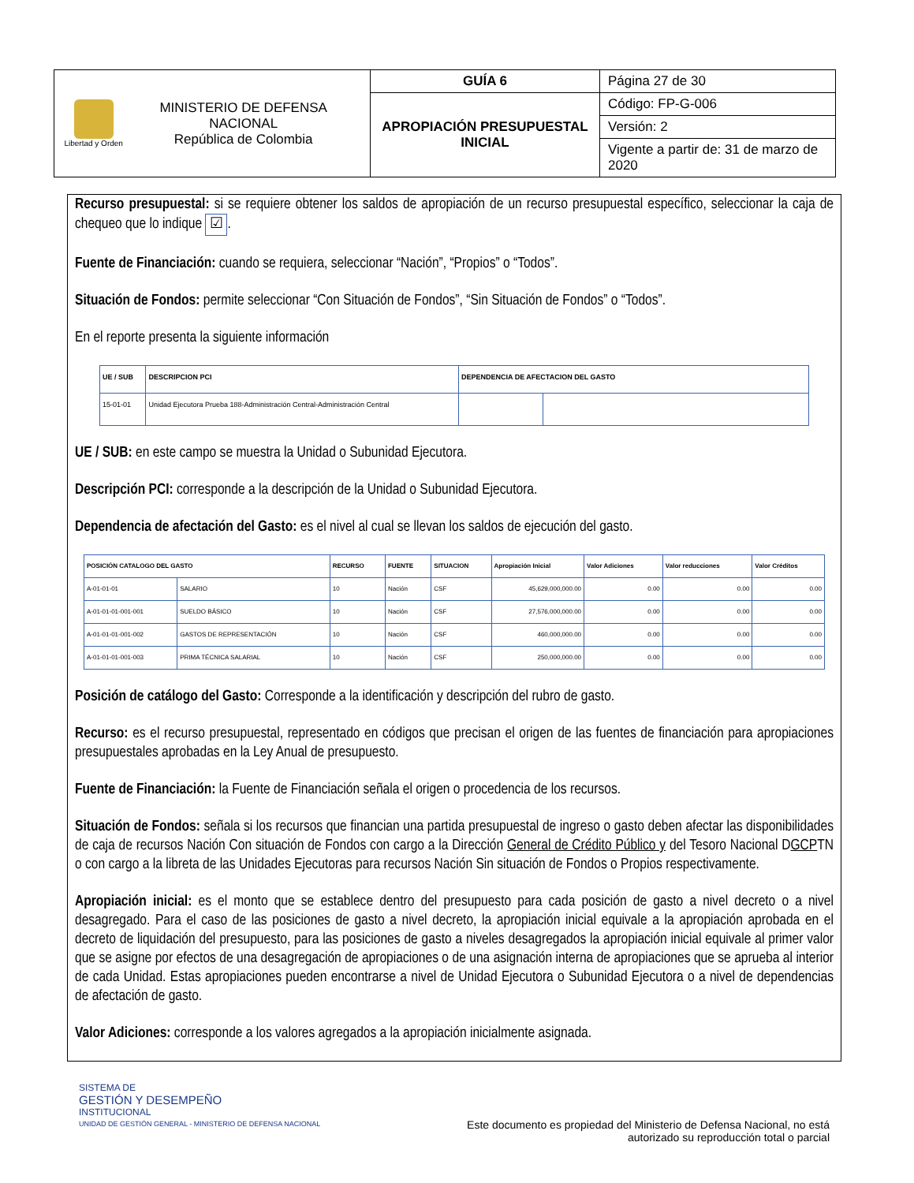| Libertad y Orden MINISTERIO DE DEFENSA NACIONAL República de Colombia | GUÍA 6 | Página 27 de 30 |
| | APROPIACIÓN PRESUPUESTAL INICIAL | Código: FP-G-006 |
| | | Versión: 2 |
| | | Vigente a partir de: 31 de marzo de 2020 |
Recurso presupuestal: si se requiere obtener los saldos de apropiación de un recurso presupuestal específico, seleccionar la caja de chequeo que lo indique ☑.
Fuente de Financiación: cuando se requiera, seleccionar “Nación”, “Propios” o “Todos”.
Situación de Fondos: permite seleccionar “Con Situación de Fondos”, “Sin Situación de Fondos” o “Todos”.
En el reporte presenta la siguiente información
| UE / SUB | DESCRIPCION PCI | DEPENDENCIA DE AFECTACION DEL GASTO | |
| --- | --- | --- | --- |
| 15-01-01 | Unidad Ejecutora Prueba 188-Administración Central-Administración Central | | |
UE / SUB: en este campo se muestra la Unidad o Subunidad Ejecutora.
Descripción PCI: corresponde a la descripción de la Unidad o Subunidad Ejecutora.
Dependencia de afectación del Gasto: es el nivel al cual se llevan los saldos de ejecución del gasto.
| POSICIÓN CATALOGO DEL GASTO | | RECURSO | FUENTE | SITUACION | Apropiación Inicial | Valor Adiciones | Valor reducciones | Valor Créditos |
| --- | --- | --- | --- | --- | --- | --- | --- | --- |
| A-01-01-01 | SALARIO | 10 | Nación | CSF | 45,629,000,000.00 | 0.00 | 0.00 | 0.00 |
| A-01-01-01-001-001 | SUELDO BÁSICO | 10 | Nación | CSF | 27,576,000,000.00 | 0.00 | 0.00 | 0.00 |
| A-01-01-01-001-002 | GASTOS DE REPRESENTACIÓN | 10 | Nación | CSF | 460,000,000.00 | 0.00 | 0.00 | 0.00 |
| A-01-01-01-001-003 | PRIMA TÉCNICA SALARIAL | 10 | Nación | CSF | 250,000,000.00 | 0.00 | 0.00 | 0.00 |
Posición de catálogo del Gasto: Corresponde a la identificación y descripción del rubro de gasto.
Recurso: es el recurso presupuestal, representado en códigos que precisan el origen de las fuentes de financiación para apropiaciones presupuestales aprobadas en la Ley Anual de presupuesto.
Fuente de Financiación: la Fuente de Financiación señala el origen o procedencia de los recursos.
Situación de Fondos: señala si los recursos que financian una partida presupuestal de ingreso o gasto deben afectar las disponibilidades de caja de recursos Nación Con situación de Fondos con cargo a la Dirección General de Crédito Público y del Tesoro Nacional DGCPTN o con cargo a la libreta de las Unidades Ejecutoras para recursos Nación Sin situación de Fondos o Propios respectivamente.
Apropiación inicial: es el monto que se establece dentro del presupuesto para cada posición de gasto a nivel decreto o a nivel desagregado. Para el caso de las posiciones de gasto a nivel decreto, la apropiación inicial equivale a la apropiación aprobada en el decreto de liquidación del presupuesto, para las posiciones de gasto a niveles desagregados la apropiación inicial equivale al primer valor que se asigne por efectos de una desagregación de apropiaciones o de una asignación interna de apropiaciones que se aprueba al interior de cada Unidad. Estas apropiaciones pueden encontrarse a nivel de Unidad Ejecutora o Subunidad Ejecutora o a nivel de dependencias de afectación de gasto.
Valor Adiciones: corresponde a los valores agregados a la apropiación inicialmente asignada.
SISTEMA DE
GESTIÓN Y DESEMPEÑO
INSTITUCIONAL
UNIDAD DE GESTIÓN GENERAL - MINISTERIO DE DEFENSA NACIONAL
Este documento es propiedad del Ministerio de Defensa Nacional, no está autorizado su reproducción total o parcial